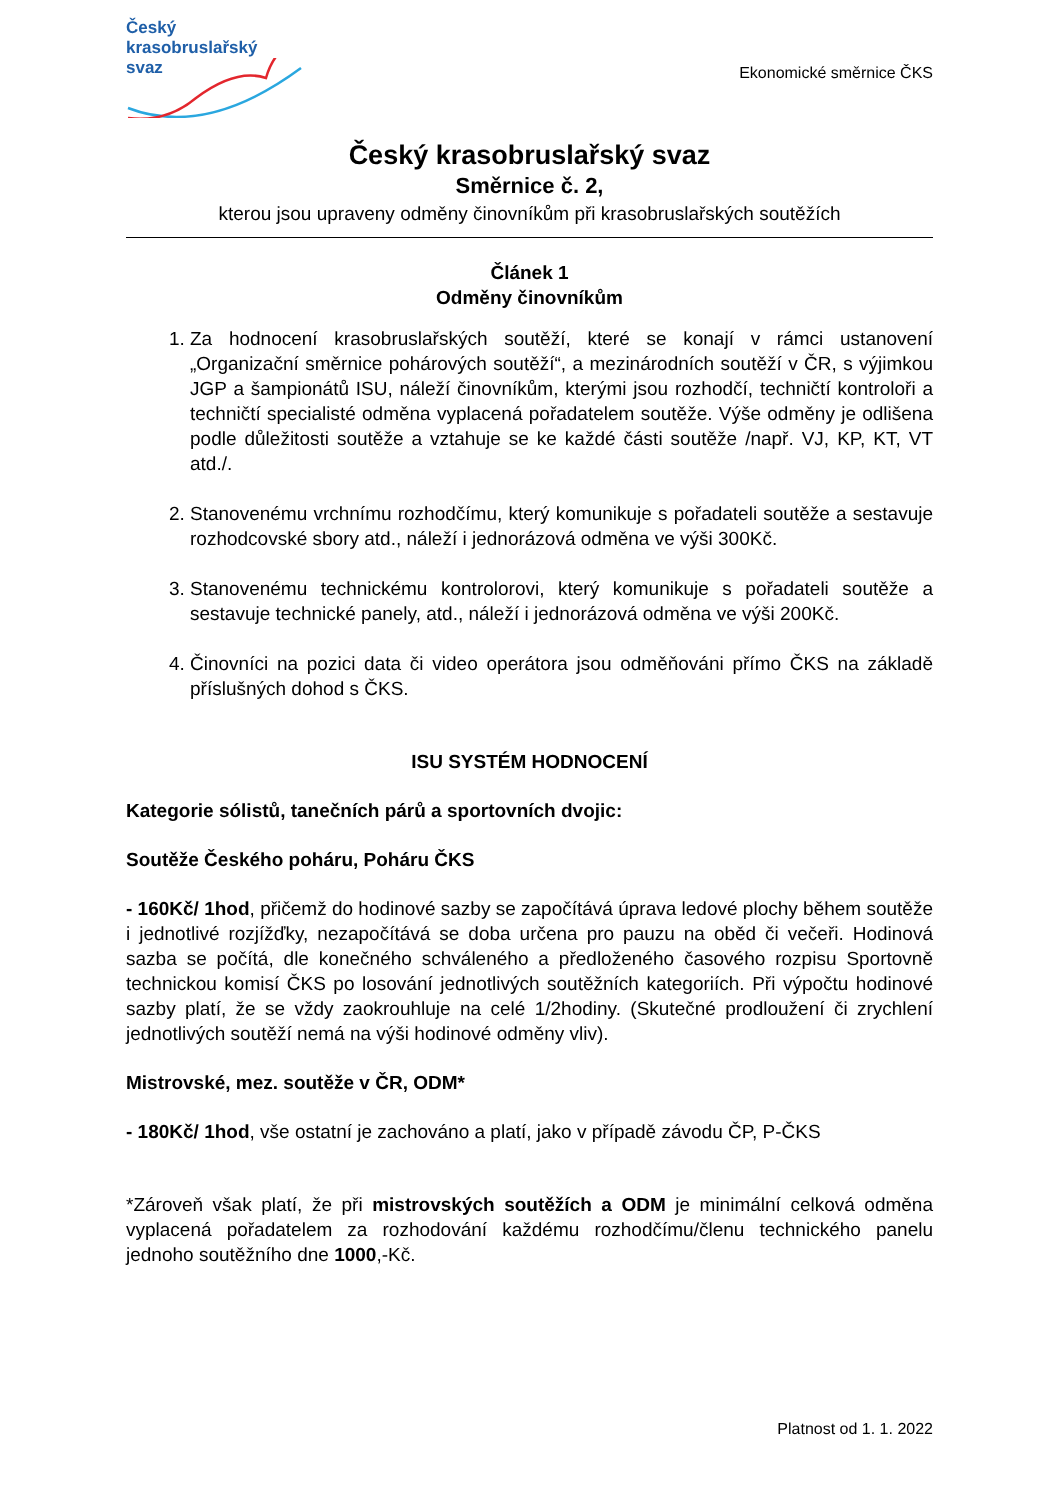Český
krasobruslařský
svaz
Ekonomické směrnice ČKS
Český krasobruslařský svaz
Směrnice č. 2,
kterou jsou upraveny odměny činovníkům při krasobruslařských soutěžích
Článek 1
Odměny činovníkům
1. Za hodnocení krasobruslařských soutěží, které se konají v rámci ustanovení „Organizační směrnice pohárových soutěží“, a mezinárodních soutěží v ČR, s výjimkou JGP a šampionátů ISU, náleží činovníkům, kterými jsou rozhodčí, techničtí kontroloři a techničtí specialisté odměna vyplacená pořadatelem soutěže. Výše odměny je odlišena podle důležitosti soutěže a vztahuje se ke každé části soutěže /např. VJ, KP, KT, VT atd./.
2. Stanovenému vrchnímu rozhodčímu, který komunikuje s pořadateli soutěže a sestavuje rozhodcovské sbory atd., náleží i jednorázová odměna ve výši 300Kč.
3. Stanovenému technickému kontrolorovi, který komunikuje s pořadateli soutěže a sestavuje technické panely, atd., náleží i jednorázová odměna ve výši 200Kč.
4. Činovníci na pozici data či video operátora jsou odměňováni přímo ČKS na základě příslušných dohod s ČKS.
ISU SYSTÉM HODNOCENÍ
Kategorie sólistů, tanečních párů a sportovních dvojic:
Soutěže Českého poháru, Poháru ČKS
- 160Kč/ 1hod, přičemž do hodinové sazby se započítává úprava ledové plochy během soutěže i jednotlivé rozjížďky, nezapočítává se doba určena pro pauzu na oběd či večeři. Hodinová sazba se počítá, dle konečného schváleného a předloženého časového rozpisu Sportovně technickou komisí ČKS po losování jednotlivých soutěžních kategoriích. Při výpočtu hodinové sazby platí, že se vždy zaokrouhluje na celé 1/2hodiny. (Skutečné prodloužení či zrychlení jednotlivých soutěží nemá na výši hodinové odměny vliv).
Mistrovské, mez. soutěže v ČR, ODM*
- 180Kč/ 1hod, vše ostatní je zachováno a platí, jako v případě závodu ČP, P-ČKS
*Zároveň však platí, že při mistrovských soutěžích a ODM je minimální celková odměna vyplacená pořadatelem za rozhodování každému rozhodčímu/členu technického panelu jednoho soutěžního dne 1000,-Kč.
Platnost od 1. 1. 2022